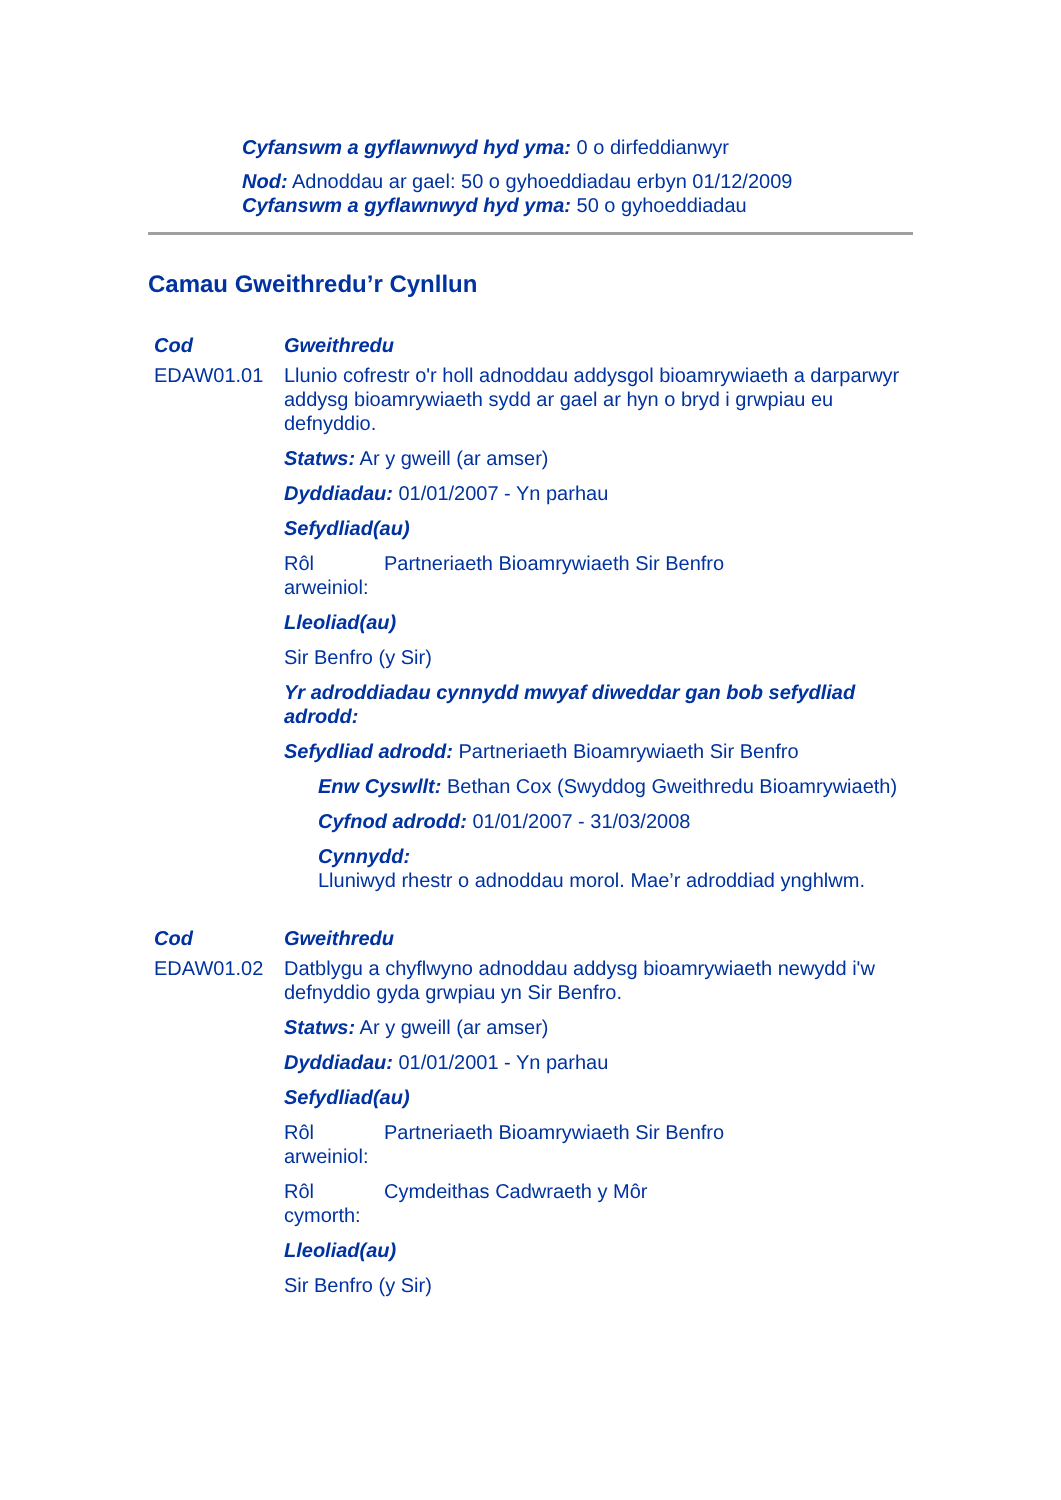Cyfanswm a gyflawnwyd hyd yma: 0 o dirfeddianwyr
Nod: Adnoddau ar gael: 50 o gyhoeddiadau erbyn 01/12/2009
Cyfanswm a gyflawnwyd hyd yma: 50 o gyhoeddiadau
Camau Gweithredu’r Cynllun
| Cod | Gweithredu |
| --- | --- |
| EDAW01.01 | Llunio cofrestr o'r holl adnoddau addysgol bioamrywiaeth a darparwyr addysg bioamrywiaeth sydd ar gael ar hyn o bryd i grwpiau eu defnyddio. Statws: Ar y gweill (ar amser) Dyddiadau: 01/01/2007 - Yn parhau Sefydliad(au) Rôl arweiniol: Partneriaeth Bioamrywiaeth Sir Benfro Lleoliad(au) Sir Benfro (y Sir) Yr adroddiadau cynnydd mwyaf diweddar gan bob sefydliad adrodd: Sefydliad adrodd: Partneriaeth Bioamrywiaeth Sir Benfro Enw Cyswllt: Bethan Cox (Swyddog Gweithredu Bioamrywiaeth) Cyfnod adrodd: 01/01/2007 - 31/03/2008 Cynnydd: Lluniwyd rhestr o adnoddau morol. Mae’r adroddiad ynghlwm. |
| Cod | Gweithredu |
| EDAW01.02 | Datblygu a chyflwyno adnoddau addysg bioamrywiaeth newydd i'w defnyddio gyda grwpiau yn Sir Benfro. Statws: Ar y gweill (ar amser) Dyddiadau: 01/01/2001 - Yn parhau Sefydliad(au) Rôl arweiniol: Partneriaeth Bioamrywiaeth Sir Benfro Rôl cymorth: Cymdeithas Cadwraeth y Môr Lleoliad(au) Sir Benfro (y Sir) |